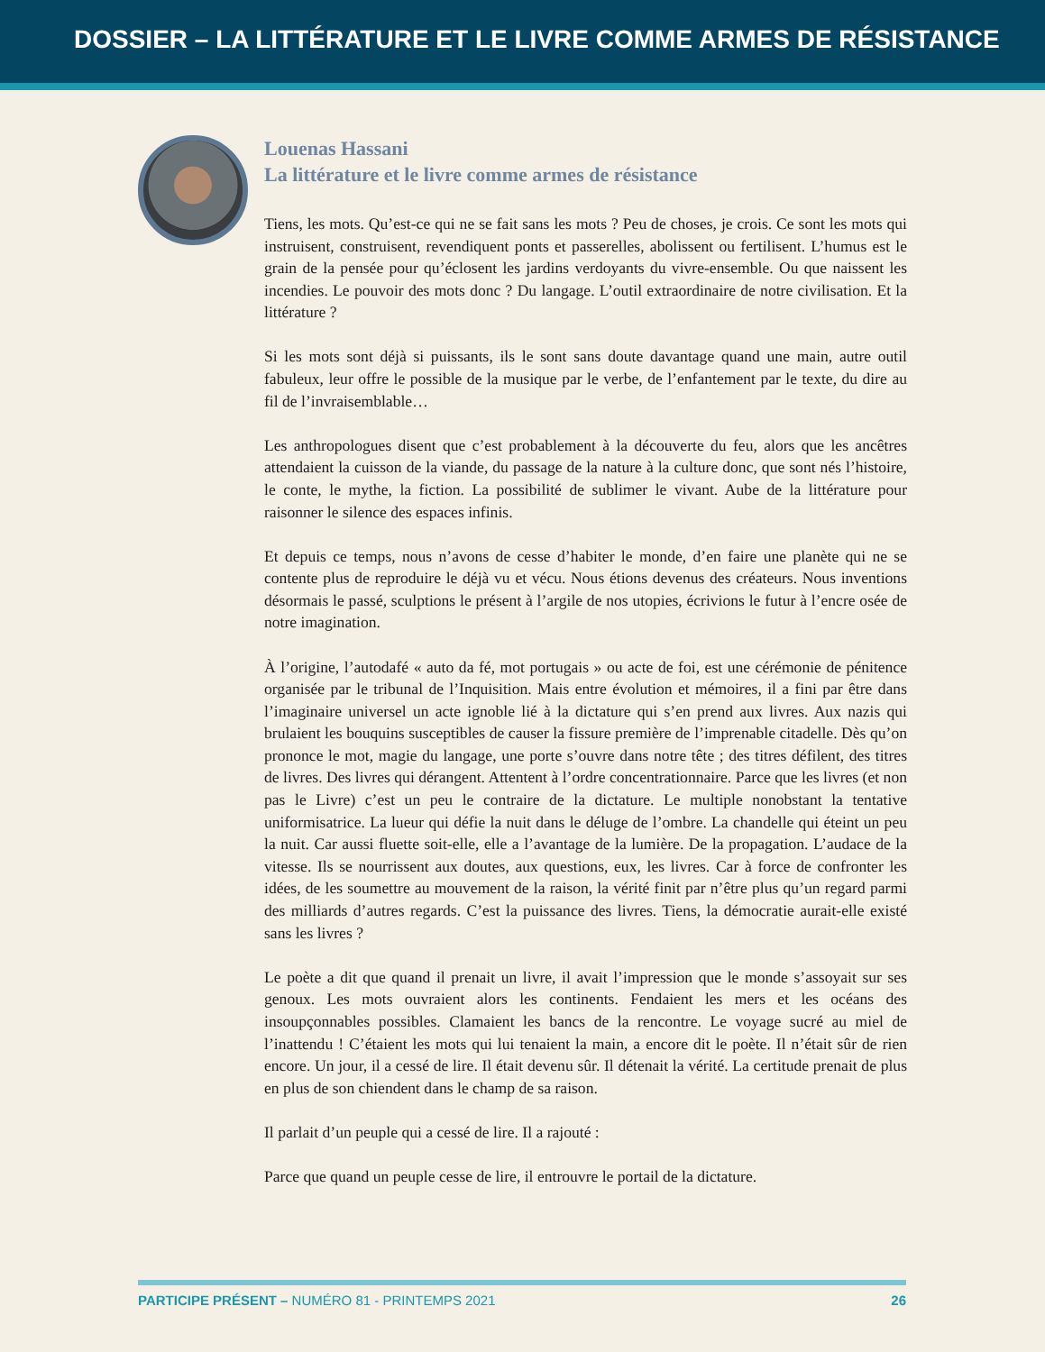DOSSIER – LA LITTÉRATURE ET LE LIVRE COMME ARMES DE RÉSISTANCE
Louenas Hassani
La littérature et le livre comme armes de résistance
Tiens, les mots. Qu’est-ce qui ne se fait sans les mots ? Peu de choses, je crois. Ce sont les mots qui instruisent, construisent, revendiquent ponts et passerelles, abolissent ou fertilisent. L’humus est le grain de la pensée pour qu’éclosent les jardins verdoyants du vivre-ensemble. Ou que naissent les incendies. Le pouvoir des mots donc ? Du langage. L’outil extraordinaire de notre civilisation. Et la littérature ?
Si les mots sont déjà si puissants, ils le sont sans doute davantage quand une main, autre outil fabuleux, leur offre le possible de la musique par le verbe, de l’enfantement par le texte, du dire au fil de l’invraisemblable…
Les anthropologues disent que c’est probablement à la découverte du feu, alors que les ancêtres attendaient la cuisson de la viande, du passage de la nature à la culture donc, que sont nés l’histoire, le conte, le mythe, la fiction. La possibilité de sublimer le vivant. Aube de la littérature pour raisonner le silence des espaces infinis.
Et depuis ce temps, nous n’avons de cesse d’habiter le monde, d’en faire une planète qui ne se contente plus de reproduire le déjà vu et vécu. Nous étions devenus des créateurs. Nous inventions désormais le passé, sculptions le présent à l’argile de nos utopies, écrivions le futur à l’encre osée de notre imagination.
À l’origine, l’autodafé « auto da fé, mot portugais » ou acte de foi, est une cérémonie de pénitence organisée par le tribunal de l’Inquisition. Mais entre évolution et mémoires, il a fini par être dans l’imaginaire universel un acte ignoble lié à la dictature qui s’en prend aux livres. Aux nazis qui brulaient les bouquins susceptibles de causer la fissure première de l’imprenable citadelle. Dès qu’on prononce le mot, magie du langage, une porte s’ouvre dans notre tête ; des titres défilent, des titres de livres. Des livres qui dérangent. Attentent à l’ordre concentrationnaire. Parce que les livres (et non pas le Livre) c’est un peu le contraire de la dictature. Le multiple nonobstant la tentative uniformisatrice. La lueur qui défie la nuit dans le déluge de l’ombre. La chandelle qui éteint un peu la nuit. Car aussi fluette soit-elle, elle a l’avantage de la lumière. De la propagation. L’audace de la vitesse. Ils se nourrissent aux doutes, aux questions, eux, les livres. Car à force de confronter les idées, de les soumettre au mouvement de la raison, la vérité finit par n’être plus qu’un regard parmi des milliards d’autres regards. C’est la puissance des livres. Tiens, la démocratie aurait-elle existé sans les livres ?
Le poète a dit que quand il prenait un livre, il avait l’impression que le monde s’assoyait sur ses genoux. Les mots ouvraient alors les continents. Fendaient les mers et les océans des insoupçonnables possibles. Clamaient les bancs de la rencontre. Le voyage sucré au miel de l’inattendu ! C’étaient les mots qui lui tenaient la main, a encore dit le poète. Il n’était sûr de rien encore. Un jour, il a cessé de lire. Il était devenu sûr. Il détenait la vérité. La certitude prenait de plus en plus de son chiendent dans le champ de sa raison.
Il parlait d’un peuple qui a cessé de lire. Il a rajouté :
Parce que quand un peuple cesse de lire, il entrouvre le portail de la dictature.
PARTICIPE PRÉSENT – NUMÉRO 81 - PRINTEMPS 2021 26